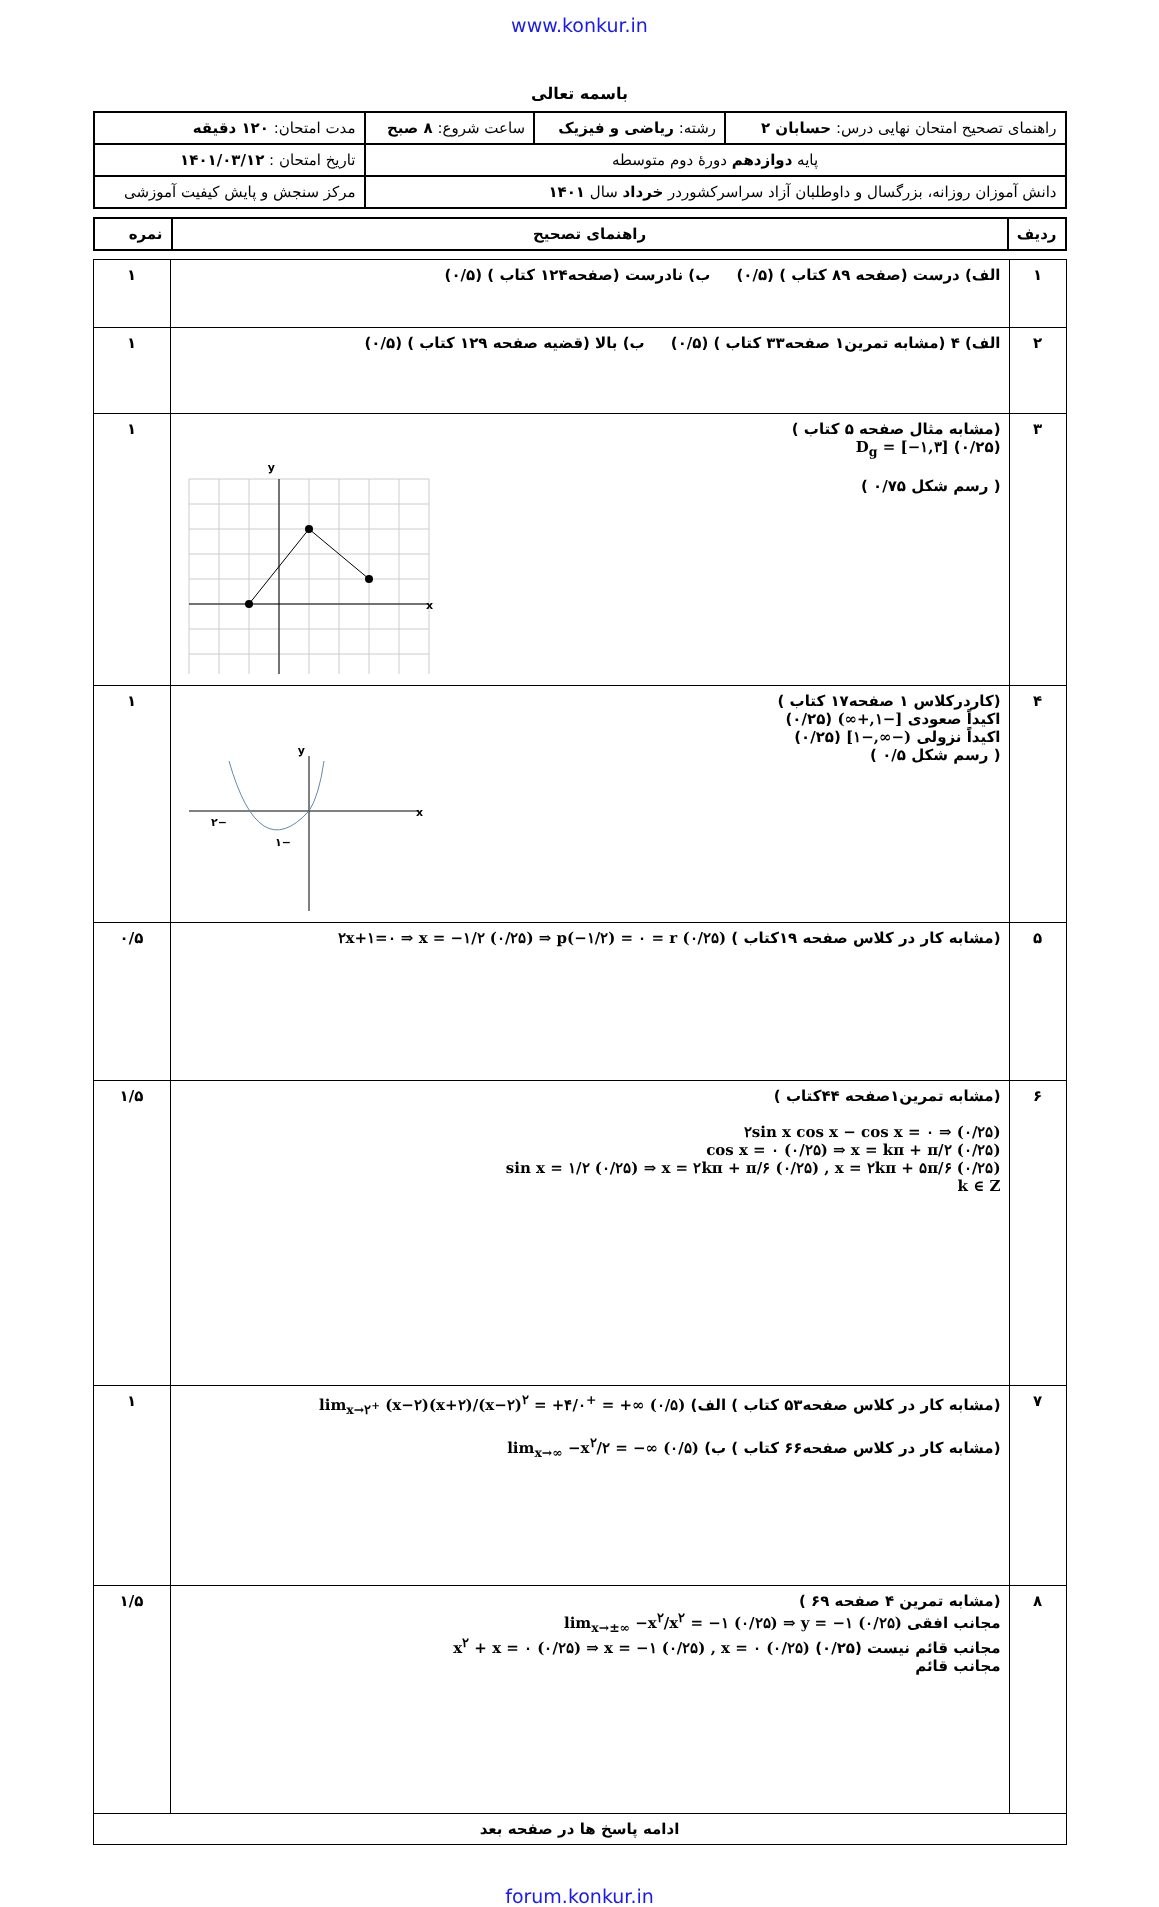www.konkur.in
باسمه تعالی
| راهنمای تصحیح امتحان نهایی درس: حسابان ۲ | رشته: ریاضی و فیزیک | ساعت شروع: ۸ صبح | مدت امتحان: ۱۲۰ دقیقه |
| پایه دوازدهم دورهٔ دوم متوسطه | | | تاریخ امتحان : ۱۴۰۱/۰۳/۱۲ |
| دانش آموزان روزانه، بزرگسال و داوطلبان آزاد سراسرکشوردر خرداد سال ۱۴۰۱ | | | مرکز سنجش و پایش کیفیت آموزشی |
| ردیف | راهنمای تصحیح | نمره |
| ۱ | الف) درست (صفحه ۸۹ کتاب ) (۰/۵) ب) نادرست (صفحه۱۲۴ کتاب ) (۰/۵) | ۱ |
| ۲ | الف) ۴ (مشابه تمرین۱ صفحه۳۳ کتاب ) (۰/۵) ب) بالا (قضیه صفحه ۱۲۹ کتاب ) (۰/۵) | ۱ |
| ۳ | (مشابه مثال صفحه ۵ کتاب ) D<sub>g</sub> = [−۱,۳] (۰/۲۵) y x ( رسم شکل ۰/۷۵ ) | ۱ |
| ۴ | (کاردرکلاس ۱ صفحه۱۷ کتاب ) اکیداً صعودی [−۱,+∞) (۰/۲۵) اکیداً نزولی (−∞,−۱] (۰/۲۵) y x −۲ −۱ ( رسم شکل ۰/۵ ) | ۱ |
| ۵ | (مشابه کار در کلاس صفحه ۱۹کتاب ) ۲x+۱=۰ ⇒ x = −۱/۲ (۰/۲۵) ⇒ p(−۱/۲) = ۰ = r (۰/۲۵) | ۰/۵ |
| ۶ | (مشابه تمرین۱صفحه ۴۴کتاب ) ۲sin x cos x − cos x = ۰ ⇒ (۰/۲۵) cos x = ۰ (۰/۲۵) ⇒ x = kπ + π/۲ (۰/۲۵) sin x = ۱/۲ (۰/۲۵) ⇒ x = ۲kπ + π/۶ (۰/۲۵) , x = ۲kπ + ۵π/۶ (۰/۲۵) k ∈ Z | ۱/۵ |
| ۷ | (مشابه کار در کلاس صفحه۵۳ کتاب ) الف) lim<sub>x→۲<sup>+</sup></sub> (x−۲)(x+۲)/(x−۲)<sup>۲</sup> = +۴/۰<sup>+</sup> = +∞ (۰/۵) (مشابه کار در کلاس صفحه۶۶ کتاب ) ب) lim<sub>x→∞</sub> −x<sup>۲</sup>/۲ = −∞ (۰/۵) | ۱ |
| ۸ | (مشابه تمرین ۴ صفحه ۶۹ ) مجانب افقی lim<sub>x→±∞</sub> −x<sup>۲</sup>/x<sup>۲</sup> = −۱ (۰/۲۵) ⇒ y = −۱ (۰/۲۵) مجانب قائم نیست (۰/۲۵) x<sup>۲</sup> + x = ۰ (۰/۲۵) ⇒ x = −۱ (۰/۲۵) , x = ۰ (۰/۲۵) مجانب قائم | ۱/۵ |
| ادامه پاسخ ها در صفحه بعد | | |
forum.konkur.in